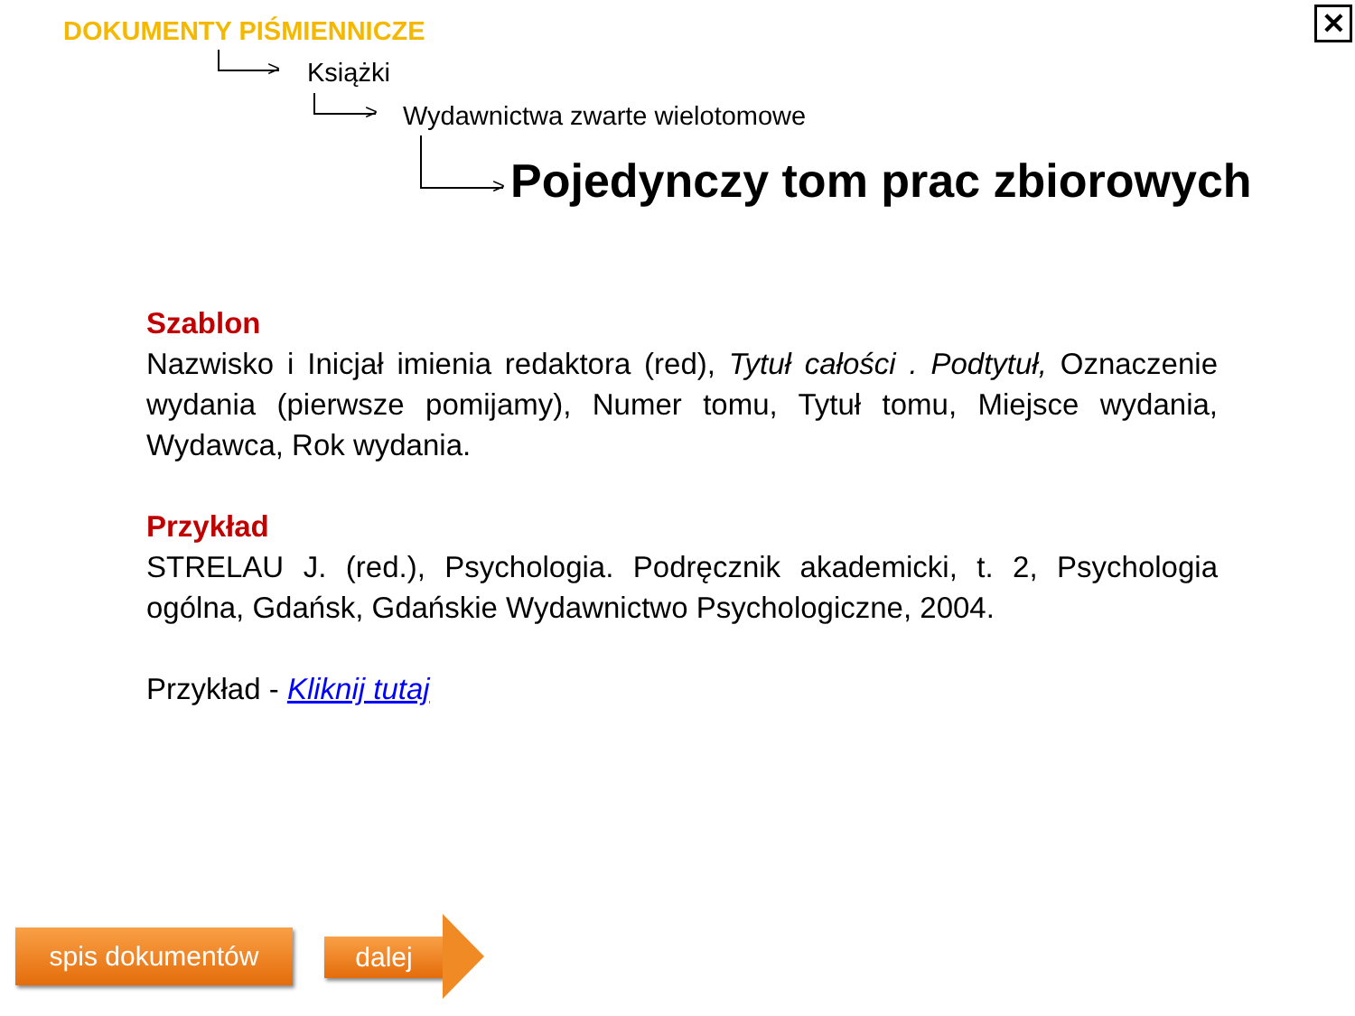✕
DOKUMENTY PIŚMIENNICZE
> Książki
> Wydawnictwa zwarte wielotomowe
> Pojedynczy tom prac zbiorowych
Szablon
Nazwisko i Inicjał imienia redaktora (red), Tytuł całości . Podtytuł, Oznaczenie wydania (pierwsze pomijamy), Numer tomu, Tytuł tomu, Miejsce wydania, Wydawca, Rok wydania.
Przykład
STRELAU J. (red.), Psychologia. Podręcznik akademicki, t. 2, Psychologia ogólna, Gdańsk, Gdańskie Wydawnictwo Psychologiczne, 2004.
Przykład - Kliknij tutaj
spis dokumentów dalej